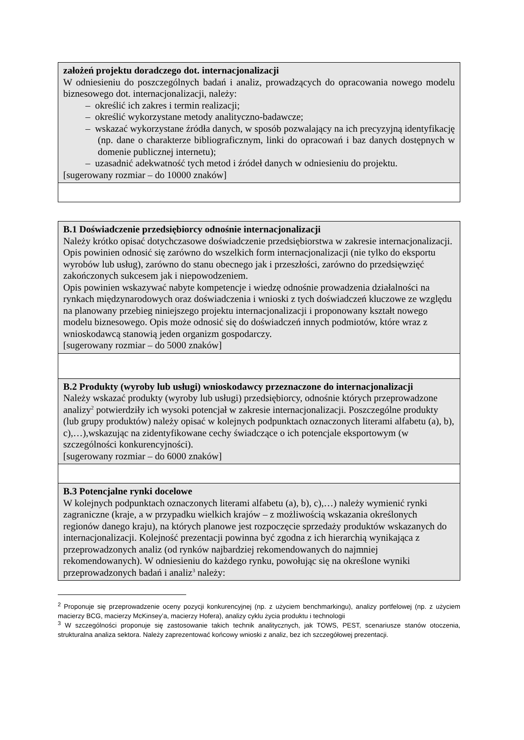| założeń projektu doradczego dot. internacjonalizacji W odniesieniu do poszczególnych badań i analiz, prowadzących do opracowania nowego modelu biznesowego dot. internacjonalizacji, należy: – określić ich zakres i termin realizacji; – określić wykorzystane metody analityczno-badawcze; – wskazać wykorzystane źródła danych, w sposób pozwalający na ich precyzyjną identyfikację (np. dane o charakterze bibliograficznym, linki do opracowań i baz danych dostępnych w domenie publicznej internetu); – uzasadnić adekwatność tych metod i źródeł danych w odniesieniu do projektu. [sugerowany rozmiar – do 10000 znaków] |
| B.1 Doświadczenie przedsiębiorcy odnośnie internacjonalizacji Należy krótko opisać dotychczasowe doświadczenie przedsiębiorstwa w zakresie internacjonalizacji. Opis powinien odnosić się zarówno do wszelkich form internacjonalizacji (nie tylko do eksportu wyrobów lub usług), zarówno do stanu obecnego jak i przeszłości, zarówno do przedsięwzięć zakończonych sukcesem jak i niepowodzeniem. Opis powinien wskazywać nabyte kompetencje i wiedzę odnośnie prowadzenia działalności na rynkach międzynarodowych oraz doświadczenia i wnioski z tych doświadczeń kluczowe ze względu na planowany przebieg niniejszego projektu internacjonalizacji i proponowany kształt nowego modelu biznesowego. Opis może odnosić się do doświadczeń innych podmiotów, które wraz z wnioskodawcą stanowią jeden organizm gospodarczy. [sugerowany rozmiar – do 5000 znaków] |
| B.2 Produkty (wyroby lub usługi) wnioskodawcy przeznaczone do internacjonalizacji Należy wskazać produkty (wyroby lub usługi) przedsiębiorcy, odnośnie których przeprowadzone analizy<sup>2</sup> potwierdziły ich wysoki potencjał w zakresie internacjonalizacji. Poszczególne produkty (lub grupy produktów) należy opisać w kolejnych podpunktach oznaczonych literami alfabetu (a), b), c),…),wskazując na zidentyfikowane cechy świadczące o ich potencjale eksportowym (w szczególności konkurencyjności). [sugerowany rozmiar – do 6000 znaków] |
| B.3 Potencjalne rynki docelowe W kolejnych podpunktach oznaczonych literami alfabetu (a), b), c),…) należy wymienić rynki zagraniczne (kraje, a w przypadku wielkich krajów – z możliwością wskazania określonych regionów danego kraju), na których planowe jest rozpoczęcie sprzedaży produktów wskazanych do internacjonalizacji. Kolejność prezentacji powinna być zgodna z ich hierarchią wynikająca z przeprowadzonych analiz (od rynków najbardziej rekomendowanych do najmniej rekomendowanych). W odniesieniu do każdego rynku, powołując się na określone wyniki przeprowadzonych badań i analiz<sup>3</sup> należy: |
<sup>2</sup> Proponuje się przeprowadzenie oceny pozycji konkurencyjnej (np. z użyciem benchmarkingu), analizy portfelowej (np. z użyciem macierzy BCG, macierzy McKinsey’a, macierzy Hofera), analizy cyklu życia produktu i technologii
<sup>3</sup> W szczególności proponuje się zastosowanie takich technik analitycznych, jak TOWS, PEST, scenariusze stanów otoczenia, strukturalna analiza sektora. Należy zaprezentować końcowy wnioski z analiz, bez ich szczegółowej prezentacji.